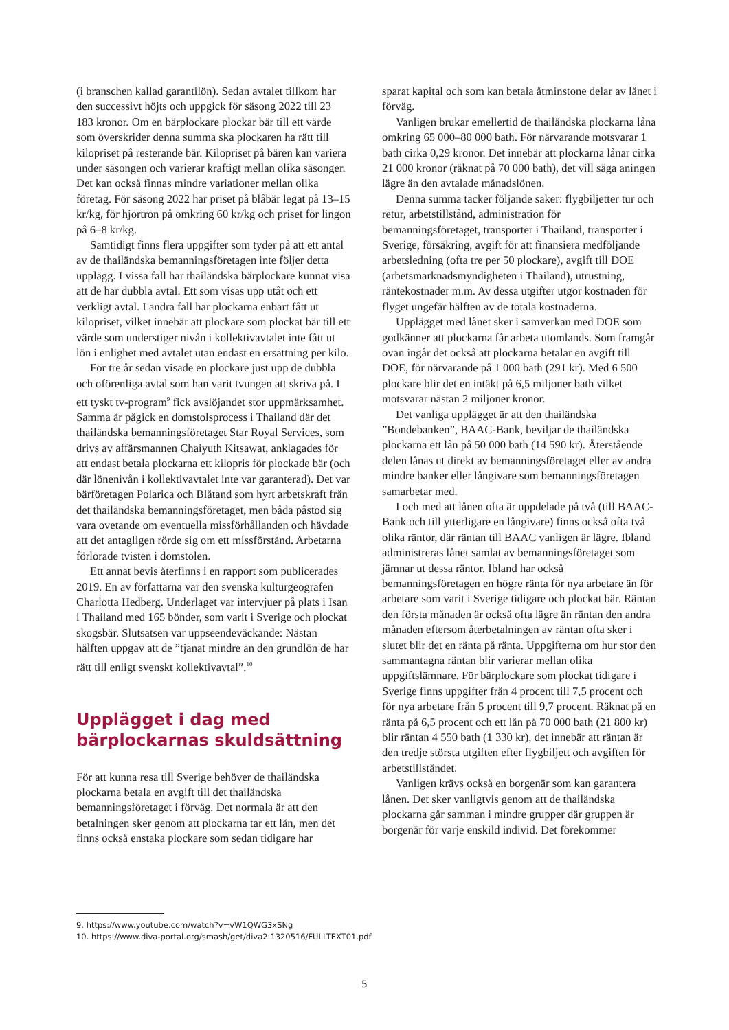(i branschen kallad garantilön). Sedan avtalet tillkom har den successivt höjts och uppgick för säsong 2022 till 23 183 kronor. Om en bärplockare plockar bär till ett värde som överskrider denna summa ska plockaren ha rätt till kilopriset på resterande bär. Kilopriset på bären kan variera under säsongen och varierar kraftigt mellan olika säsonger. Det kan också finnas mindre variationer mellan olika företag. För säsong 2022 har priset på blåbär legat på 13–15 kr/kg, för hjortron på omkring 60 kr/kg och priset för lingon på 6–8 kr/kg.
Samtidigt finns flera uppgifter som tyder på att ett antal av de thailändska bemanningsföretagen inte följer detta upplägg. I vissa fall har thailändska bärplockare kunnat visa att de har dubbla avtal. Ett som visas upp utåt och ett verkligt avtal. I andra fall har plockarna enbart fått ut kilopriset, vilket innebär att plockare som plockat bär till ett värde som understiger nivån i kollektivavtalet inte fått ut lön i enlighet med avtalet utan endast en ersättning per kilo.
För tre år sedan visade en plockare just upp de dubbla och oförenliga avtal som han varit tvungen att skriva på. I ett tyskt tv-program<sup>9</sup> fick avslöjandet stor uppmärksamhet. Samma år pågick en domstolsprocess i Thailand där det thailändska bemanningsföretaget Star Royal Services, som drivs av affärsmannen Chaiyuth Kitsawat, anklagades för att endast betala plockarna ett kilopris för plockade bär (och där lönenivån i kollektivavtalet inte var garanterad). Det var bärföretagen Polarica och Blåtand som hyrt arbetskraft från det thailändska bemanningsföretaget, men båda påstod sig vara ovetande om eventuella missförhållanden och hävdade att det antagligen rörde sig om ett missförstånd. Arbetarna förlorade tvisten i domstolen.
Ett annat bevis återfinns i en rapport som publicerades 2019. En av författarna var den svenska kulturgeografen Charlotta Hedberg. Underlaget var intervjuer på plats i Isan i Thailand med 165 bönder, som varit i Sverige och plockat skogsbär. Slutsatsen var uppseendeväckande: Nästan hälften uppgav att de ”tjänat mindre än den grundlön de har rätt till enligt svenskt kollektivavtal”.<sup>10</sup>
Upplägget i dag med bärplockarnas skuldsättning
För att kunna resa till Sverige behöver de thailändska plockarna betala en avgift till det thailändska bemanningsföretaget i förväg. Det normala är att den betalningen sker genom att plockarna tar ett lån, men det finns också enstaka plockare som sedan tidigare har
sparat kapital och som kan betala åtminstone delar av lånet i förväg.
Vanligen brukar emellertid de thailändska plockarna låna omkring 65 000–80 000 bath. För närvarande motsvarar 1 bath cirka 0,29 kronor. Det innebär att plockarna lånar cirka 21 000 kronor (räknat på 70 000 bath), det vill säga aningen lägre än den avtalade månadslönen.
Denna summa täcker följande saker: flygbiljetter tur och retur, arbetstillstånd, administration för bemanningsföretaget, transporter i Thailand, transporter i Sverige, försäkring, avgift för att finansiera medföljande arbetsledning (ofta tre per 50 plockare), avgift till DOE (arbetsmarknadsmyndigheten i Thailand), utrustning, räntekostnader m.m. Av dessa utgifter utgör kostnaden för flyget ungefär hälften av de totala kostnaderna.
Upplägget med lånet sker i samverkan med DOE som godkänner att plockarna får arbeta utomlands. Som framgår ovan ingår det också att plockarna betalar en avgift till DOE, för närvarande på 1 000 bath (291 kr). Med 6 500 plockare blir det en intäkt på 6,5 miljoner bath vilket motsvarar nästan 2 miljoner kronor.
Det vanliga upplägget är att den thailändska ”Bondebanken”, BAAC-Bank, beviljar de thailändska plockarna ett lån på 50 000 bath (14 590 kr). Återstående delen lånas ut direkt av bemanningsföretaget eller av andra mindre banker eller långivare som bemanningsföretagen samarbetar med.
I och med att lånen ofta är uppdelade på två (till BAAC-Bank och till ytterligare en långivare) finns också ofta två olika räntor, där räntan till BAAC vanligen är lägre. Ibland administreras lånet samlat av bemanningsföretaget som jämnar ut dessa räntor. Ibland har också bemanningsföretagen en högre ränta för nya arbetare än för arbetare som varit i Sverige tidigare och plockat bär. Räntan den första månaden är också ofta lägre än räntan den andra månaden eftersom återbetalningen av räntan ofta sker i slutet blir det en ränta på ränta. Uppgifterna om hur stor den sammantagna räntan blir varierar mellan olika uppgiftslämnare. För bärplockare som plockat tidigare i Sverige finns uppgifter från 4 procent till 7,5 procent och för nya arbetare från 5 procent till 9,7 procent. Räknat på en ränta på 6,5 procent och ett lån på 70 000 bath (21 800 kr) blir räntan 4 550 bath (1 330 kr), det innebär att räntan är den tredje största utgiften efter flygbiljett och avgiften för arbetstillståndet.
Vanligen krävs också en borgenär som kan garantera lånen. Det sker vanligtvis genom att de thailändska plockarna går samman i mindre grupper där gruppen är borgenär för varje enskild individ. Det förekommer
9. https://www.youtube.com/watch?v=vW1QWG3xSNg
10. https://www.diva-portal.org/smash/get/diva2:1320516/FULLTEXT01.pdf
5